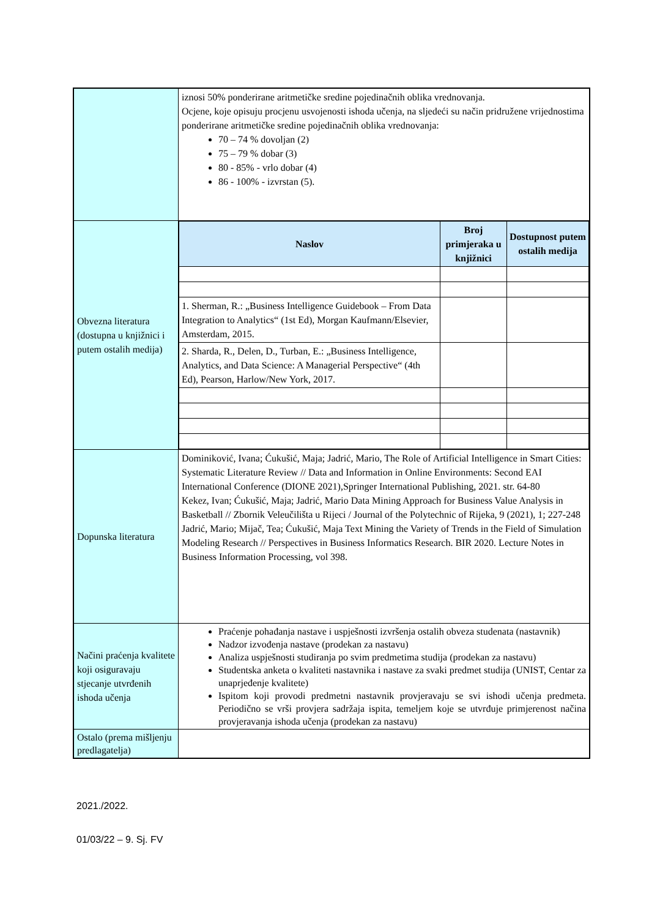| | iznosi 50% ponderirane aritmetičke sredine pojedinačnih oblika vrednovanja. Ocjene, koje opisuju procjenu usvojenosti ishoda učenja, na sljedeći su način pridružene vrijednostima ponderirane aritmetičke sredine pojedinačnih oblika vrednovanja: 70 – 74 % dovoljan (2) 75 – 79 % dobar (3) 80 - 85% - vrlo dobar (4) 86 - 100% - izvrstan (5). |
| Obvezna literatura (dostupna u knjižnici i putem ostalih medija) | / Naslov / Broj primjeraka u knjižnici / Dostupnost putem ostalih medija / / --- / --- / --- / / 1. Sherman, R.: „Business Intelligence Guidebook – From Data Integration to Analytics“ (1st Ed), Morgan Kaufmann/Elsevier, Amsterdam, 2015. / / / / 2. Sharda, R., Delen, D., Turban, E.: „Business Intelligence, Analytics, and Data Science: A Managerial Perspective“ (4th Ed), Pearson, Harlow/New York, 2017. / / / |
| Dopunska literatura | Dominiković, Ivana; Ćukušić, Maja; Jadrić, Mario, The Role of Artificial Intelligence in Smart Cities: Systematic Literature Review // Data and Information in Online Environments: Second EAI International Conference (DIONE 2021),Springer International Publishing, 2021. str. 64-80 Kekez, Ivan; Ćukušić, Maja; Jadrić, Mario Data Mining Approach for Business Value Analysis in Basketball // Zbornik Veleučilišta u Rijeci / Journal of the Polytechnic of Rijeka, 9 (2021), 1; 227-248 Jadrić, Mario; Mijač, Tea; Ćukušić, Maja Text Mining the Variety of Trends in the Field of Simulation Modeling Research // Perspectives in Business Informatics Research. BIR 2020. Lecture Notes in Business Information Processing, vol 398. |
| Načini praćenja kvalitete koji osiguravaju stjecanje utvrđenih ishoda učenja | Praćenje pohađanja nastave i uspješnosti izvršenja ostalih obveza studenata (nastavnik) Nadzor izvođenja nastave (prodekan za nastavu) Analiza uspješnosti studiranja po svim predmetima studija (prodekan za nastavu) Studentska anketa o kvaliteti nastavnika i nastave za svaki predmet studija (UNIST, Centar za unaprjeđenje kvalitete) Ispitom koji provodi predmetni nastavnik provjeravaju se svi ishodi učenja predmeta. Periodično se vrši provjera sadržaja ispita, temeljem koje se utvrđuje primjerenost načina provjeravanja ishoda učenja (prodekan za nastavu) |
| Ostalo (prema mišljenju predlagatelja) | |
2021./2022.
01/03/22 – 9. Sj. FV